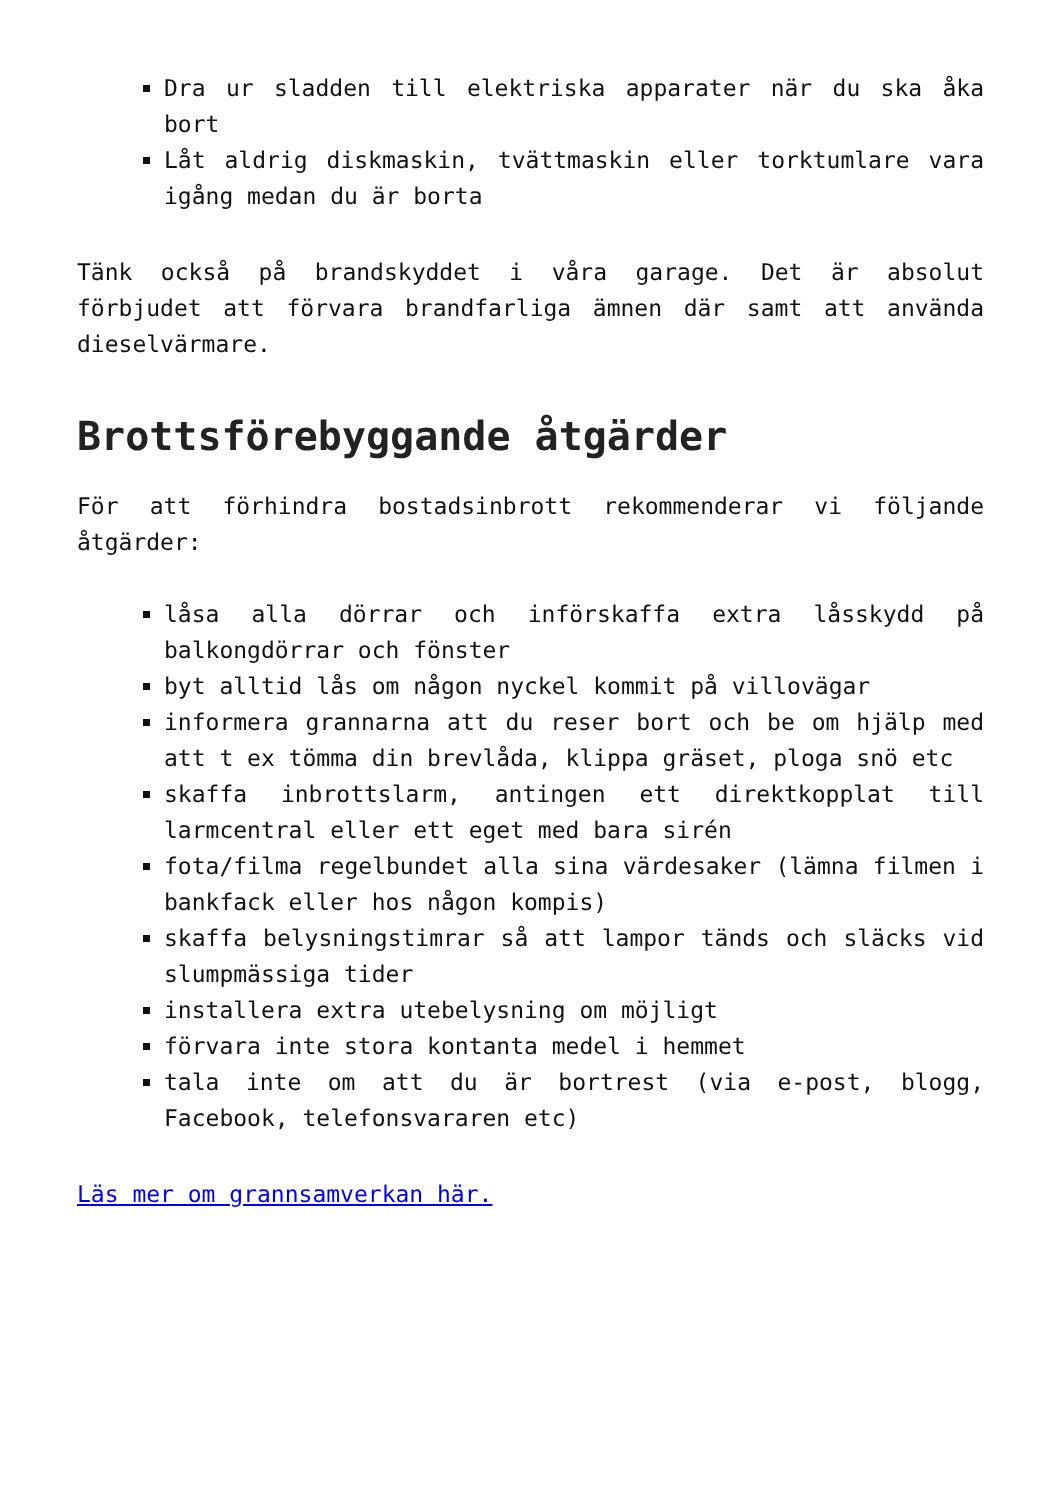Dra ur sladden till elektriska apparater när du ska åka bort
Låt aldrig diskmaskin, tvättmaskin eller torktumlare vara igång medan du är borta
Tänk också på brandskyddet i våra garage. Det är absolut förbjudet att förvara brandfarliga ämnen där samt att använda dieselvärmare.
Brottsförebyggande åtgärder
För att förhindra bostadsinbrott rekommenderar vi följande åtgärder:
låsa alla dörrar och införskaffa extra låsskydd på balkongdörrar och fönster
byt alltid lås om någon nyckel kommit på villovägar
informera grannarna att du reser bort och be om hjälp med att t ex tömma din brevlåda, klippa gräset, ploga snö etc
skaffa inbrottslarm, antingen ett direktkopplat till larmcentral eller ett eget med bara sirén
fota/filma regelbundet alla sina värdesaker (lämna filmen i bankfack eller hos någon kompis)
skaffa belysningstimrar så att lampor tänds och släcks vid slumpmässiga tider
installera extra utebelysning om möjligt
förvara inte stora kontanta medel i hemmet
tala inte om att du är bortrest (via e-post, blogg, Facebook, telefonsvararen etc)
Läs mer om grannsamverkan här.